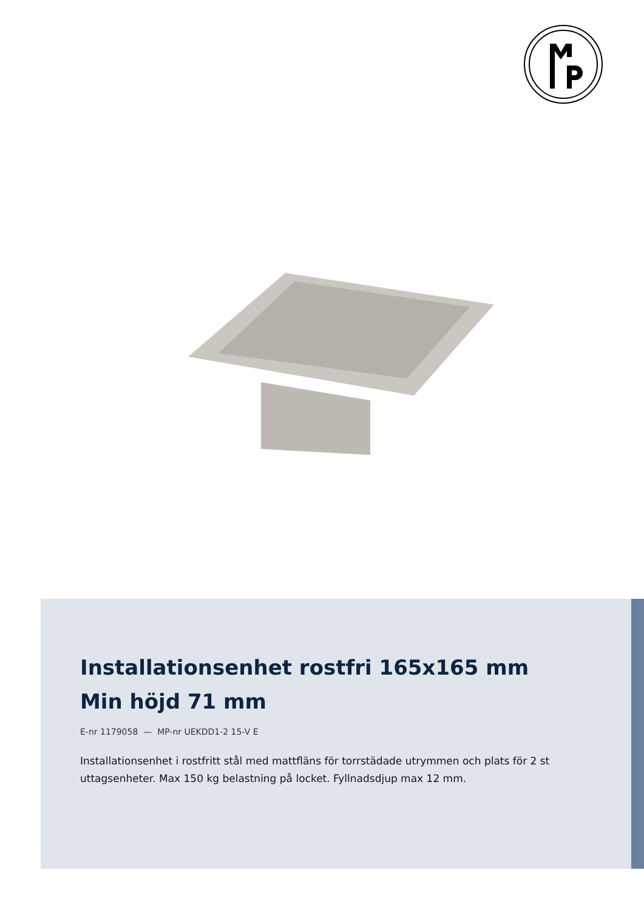Installationsenhet rostfri 165x165 mm Min höjd 71 mm
E-nr 1179058 — MP-nr UEKDD1-2 15-V E
Installationsenhet i rostfritt stål med mattfläns för torrstädade utrymmen och plats för 2 st uttagsenheter. Max 150 kg belastning på locket. Fyllnadsdjup max 12 mm.